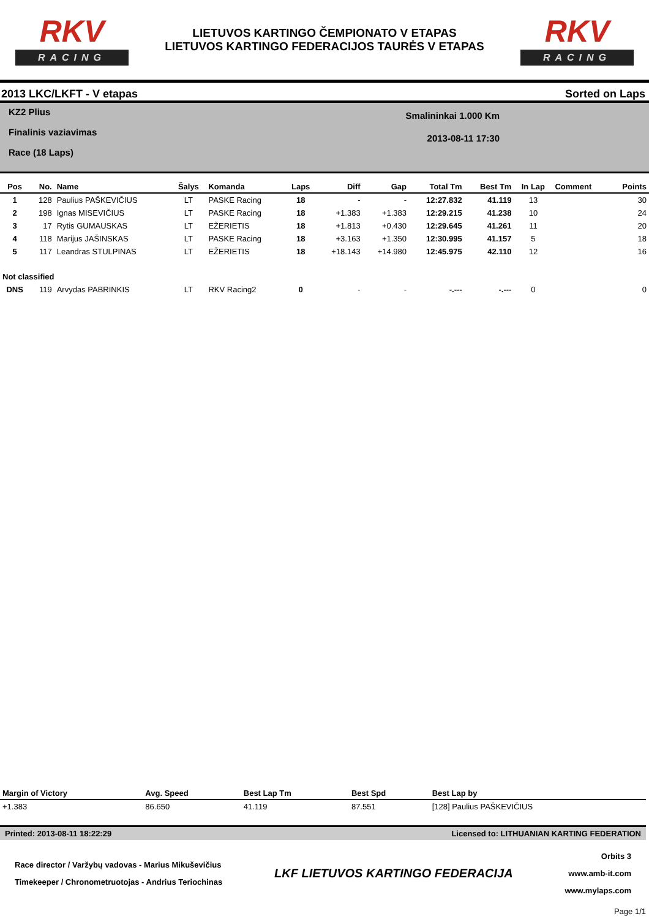RKV
RACING
LIETUVOS KARTINGO ČEMPIONATO V ETAPAS
LIETUVOS KARTINGO FEDERACIJOS TAURĖS V ETAPAS
RKV
RACING
2013 LKC/LKFT - V etapas Sorted on Laps
KZ2 Plius
Finalinis vaziavimas
Race (18 Laps)
Smalininkai 1.000 Km
2013-08-11 17:30
| Pos | No. | Name | Šalys | Komanda | Laps | Diff | Gap | Total Tm | Best Tm | In Lap | Comment | Points |
| --- | --- | --- | --- | --- | --- | --- | --- | --- | --- | --- | --- | --- |
| 1 | 128 | Paulius PAŠKEVIČIUS | LT | PASKE Racing | 18 | - | - | 12:27.832 | 41.119 | 13 | | 30 |
| 2 | 198 | Ignas MISEVIČIUS | LT | PASKE Racing | 18 | +1.383 | +1.383 | 12:29.215 | 41.238 | 10 | | 24 |
| 3 | 17 | Rytis GUMAUSKAS | LT | EŽERIETIS | 18 | +1.813 | +0.430 | 12:29.645 | 41.261 | 11 | | 20 |
| 4 | 118 | Marijus JAŠINSKAS | LT | PASKE Racing | 18 | +3.163 | +1.350 | 12:30.995 | 41.157 | 5 | | 18 |
| 5 | 117 | Leandras STULPINAS | LT | EŽERIETIS | 18 | +18.143 | +14.980 | 12:45.975 | 42.110 | 12 | | 16 |
| Not classified | | | | | | | | | | | | |
| DNS | 119 | Arvydas PABRINKIS | LT | RKV Racing2 | 0 | - | - | -.--- | -.--- | 0 | | 0 |
| Margin of Victory | Avg. Speed | Best Lap Tm | Best Spd | Best Lap by |
| --- | --- | --- | --- | --- |
| +1.383 | 86.650 | 41.119 | 87.551 | [128] Paulius PAŠKEVIČIUS |
Printed: 2013-08-11 18:22:29 Licensed to: LITHUANIAN KARTING FEDERATION
Race director / Varžybų vadovas - Marius Mikuševičius
Timekeeper / Chronometruotojas - Andrius Teriochinas
LKF LIETUVOS KARTINGO FEDERACIJA
Orbits 3
www.amb-it.com
www.mylaps.com
Page 1/1